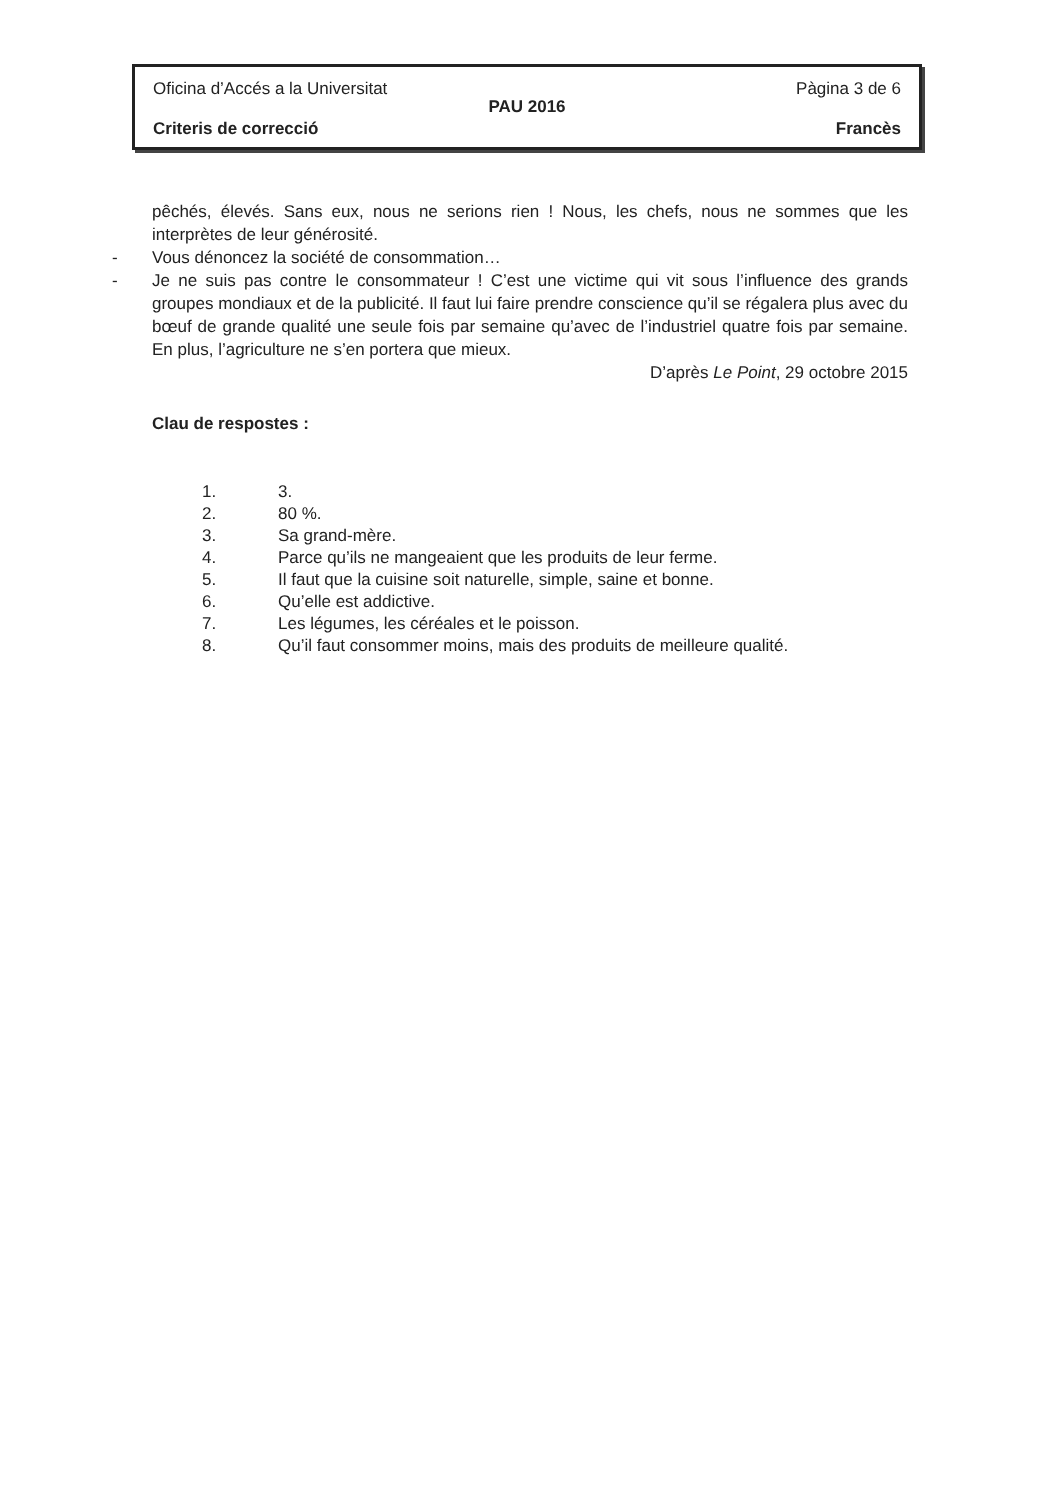Oficina d’Accés a la Universitat Pàgina 3 de 6
PAU 2016
Criteris de correcció Francès
pêchés, élevés. Sans eux, nous ne serions rien ! Nous, les chefs, nous ne sommes que les interprètes de leur générosité.
- Vous dénoncez la société de consommation…
- Je ne suis pas contre le consommateur ! C’est une victime qui vit sous l’influence des grands groupes mondiaux et de la publicité. Il faut lui faire prendre conscience qu’il se régalera plus avec du bœuf de grande qualité une seule fois par semaine qu’avec de l’industriel quatre fois par semaine. En plus, l’agriculture ne s’en portera que mieux.
D’après Le Point, 29 octobre 2015
Clau de respostes :
1. 3.
2. 80 %.
3. Sa grand-mère.
4. Parce qu’ils ne mangeaient que les produits de leur ferme.
5. Il faut que la cuisine soit naturelle, simple, saine et bonne.
6. Qu’elle est addictive.
7. Les légumes, les céréales et le poisson.
8. Qu’il faut consommer moins, mais des produits de meilleure qualité.